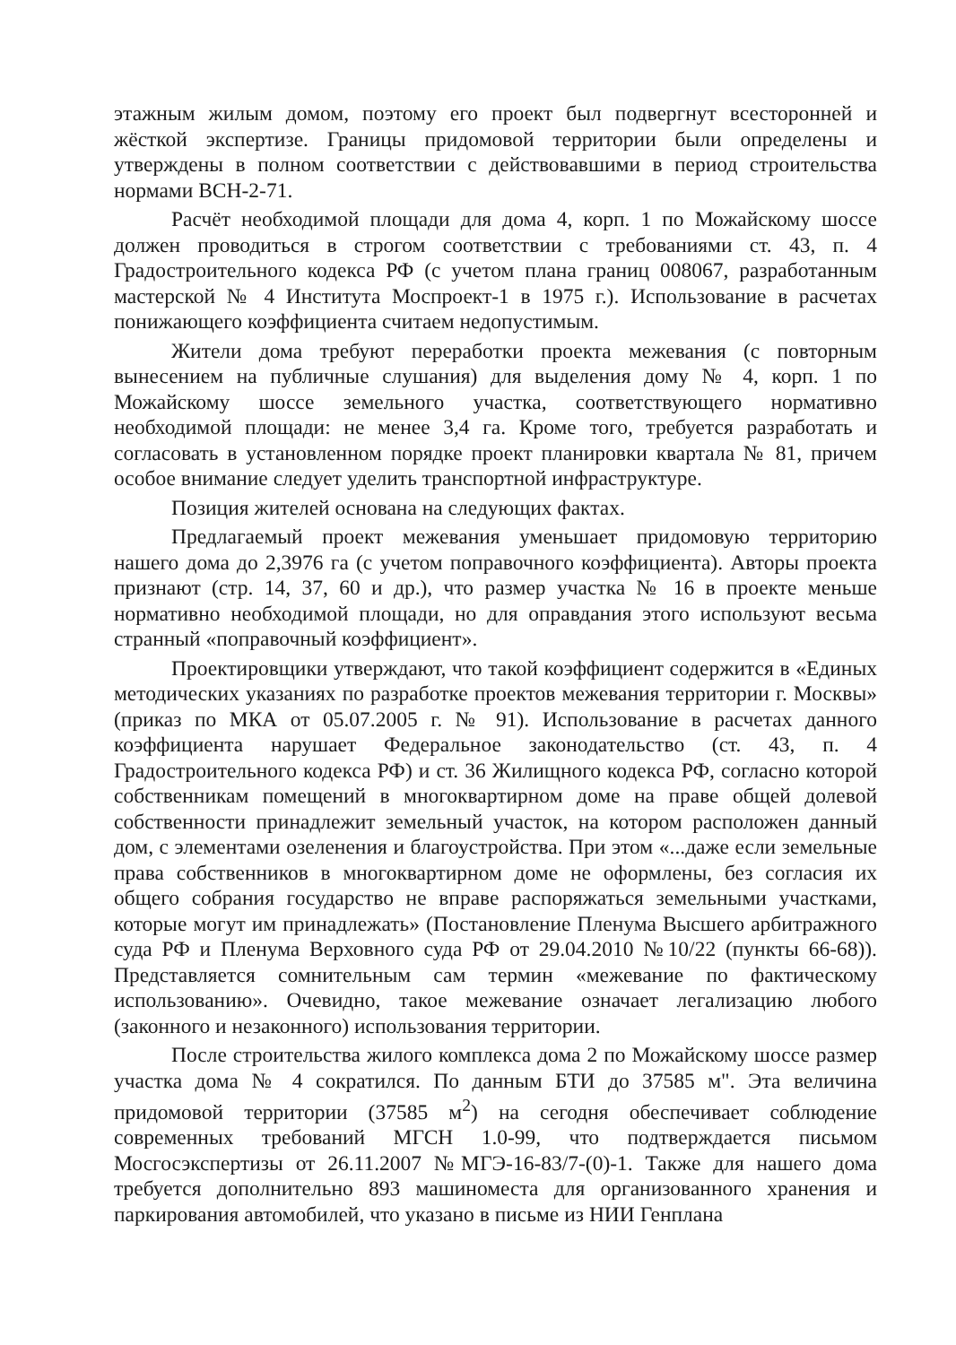этажным жилым домом, поэтому его проект был подвергнут всесторонней и жёсткой экспертизе. Границы придомовой территории были определены и утверждены в полном соответствии с действовавшими в период строительства нормами ВСН-2-71.
Расчёт необходимой площади для дома 4, корп. 1 по Можайскому шоссе должен проводиться в строгом соответствии с требованиями ст. 43, п. 4 Градостроительного кодекса РФ (с учетом плана границ 008067, разработанным мастерской № 4 Института Моспроект-1 в 1975 г.). Использование в расчетах понижающего коэффициента считаем недопустимым.
Жители дома требуют переработки проекта межевания (с повторным вынесением на публичные слушания) для выделения дому № 4, корп. 1 по Можайскому шоссе земельного участка, соответствующего нормативно необходимой площади: не менее 3,4 га. Кроме того, требуется разработать и согласовать в установленном порядке проект планировки квартала № 81, причем особое внимание следует уделить транспортной инфраструктуре.
Позиция жителей основана на следующих фактах.
Предлагаемый проект межевания уменьшает придомовую территорию нашего дома до 2,3976 га (с учетом поправочного коэффициента). Авторы проекта признают (стр. 14, 37, 60 и др.), что размер участка № 16 в проекте меньше нормативно необходимой площади, но для оправдания этого используют весьма странный «поправочный коэффициент».
Проектировщики утверждают, что такой коэффициент содержится в «Единых методических указаниях по разработке проектов межевания территории г. Москвы» (приказ по МКА от 05.07.2005 г. № 91). Использование в расчетах данного коэффициента нарушает Федеральное законодательство (ст. 43, п. 4 Градостроительного кодекса РФ) и ст. 36 Жилищного кодекса РФ, согласно которой собственникам помещений в многоквартирном доме на праве общей долевой собственности принадлежит земельный участок, на котором расположен данный дом, с элементами озеленения и благоустройства. При этом «...даже если земельные права собственников в многоквартирном доме не оформлены, без согласия их общего собрания государство не вправе распоряжаться земельными участками, которые могут им принадлежать» (Постановление Пленума Высшего арбитражного суда РФ и Пленума Верховного суда РФ от 29.04.2010 №10/22 (пункты 66-68)). Представляется сомнительным сам термин «межевание по фактическому использованию». Очевидно, такое межевание означает легализацию любого (законного и незаконного) использования территории.
После строительства жилого комплекса дома 2 по Можайскому шоссе размер участка дома № 4 сократился. По данным БТИ до 37585 м". Эта величина придомовой территории (37585 м<sup>2</sup>) на сегодня обеспечивает соблюдение современных требований МГСН 1.0-99, что подтверждается письмом Мосгосэкспертизы от 26.11.2007 №МГЭ-16-83/7-(0)-1. Также для нашего дома требуется дополнительно 893 машиноместа для организованного хранения и паркирования автомобилей, что указано в письме из НИИ Генплана